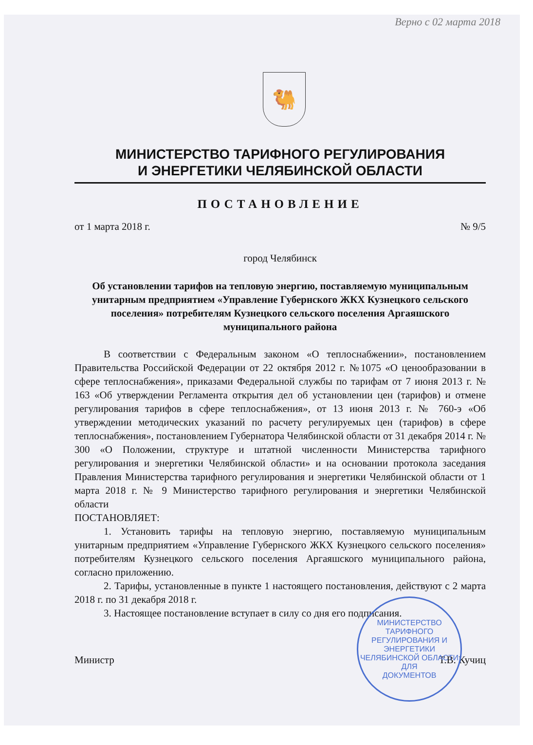Верно с 02 марта 2018
🐫
МИНИСТЕРСТВО ТАРИФНОГО РЕГУЛИРОВАНИЯ
И ЭНЕРГЕТИКИ ЧЕЛЯБИНСКОЙ ОБЛАСТИ
ПОСТАНОВЛЕНИЕ
от 1 марта 2018 г. № 9/5
город Челябинск
Об установлении тарифов на тепловую энергию, поставляемую муниципальным унитарным предприятием «Управление Губернского ЖКХ Кузнецкого сельского поселения» потребителям Кузнецкого сельского поселения Аргаяшского муниципального района
В соответствии с Федеральным законом «О теплоснабжении», постановлением Правительства Российской Федерации от 22 октября 2012 г. №1075 «О ценообразовании в сфере теплоснабжения», приказами Федеральной службы по тарифам от 7 июня 2013 г. № 163 «Об утверждении Регламента открытия дел об установлении цен (тарифов) и отмене регулирования тарифов в сфере теплоснабжения», от 13 июня 2013 г. № 760-э «Об утверждении методических указаний по расчету регулируемых цен (тарифов) в сфере теплоснабжения», постановлением Губернатора Челябинской области от 31 декабря 2014 г. № 300 «О Положении, структуре и штатной численности Министерства тарифного регулирования и энергетики Челябинской области» и на основании протокола заседания Правления Министерства тарифного регулирования и энергетики Челябинской области от 1 марта 2018 г. № 9 Министерство тарифного регулирования и энергетики Челябинской области
ПОСТАНОВЛЯЕТ:
1. Установить тарифы на тепловую энергию, поставляемую муниципальным унитарным предприятием «Управление Губернского ЖКХ Кузнецкого сельского поселения» потребителям Кузнецкого сельского поселения Аргаяшского муниципального района, согласно приложению.
2. Тарифы, установленные в пункте 1 настоящего постановления, действуют с 2 марта 2018 г. по 31 декабря 2018 г.
3. Настоящее постановление вступает в силу со дня его подписания.
Министр Т.В. Кучиц
МИНИСТЕРСТВО ТАРИФНОГО РЕГУЛИРОВАНИЯ И ЭНЕРГЕТИКИ ЧЕЛЯБИНСКОЙ ОБЛАСТИ
ДЛЯ
ДОКУМЕНТОВ